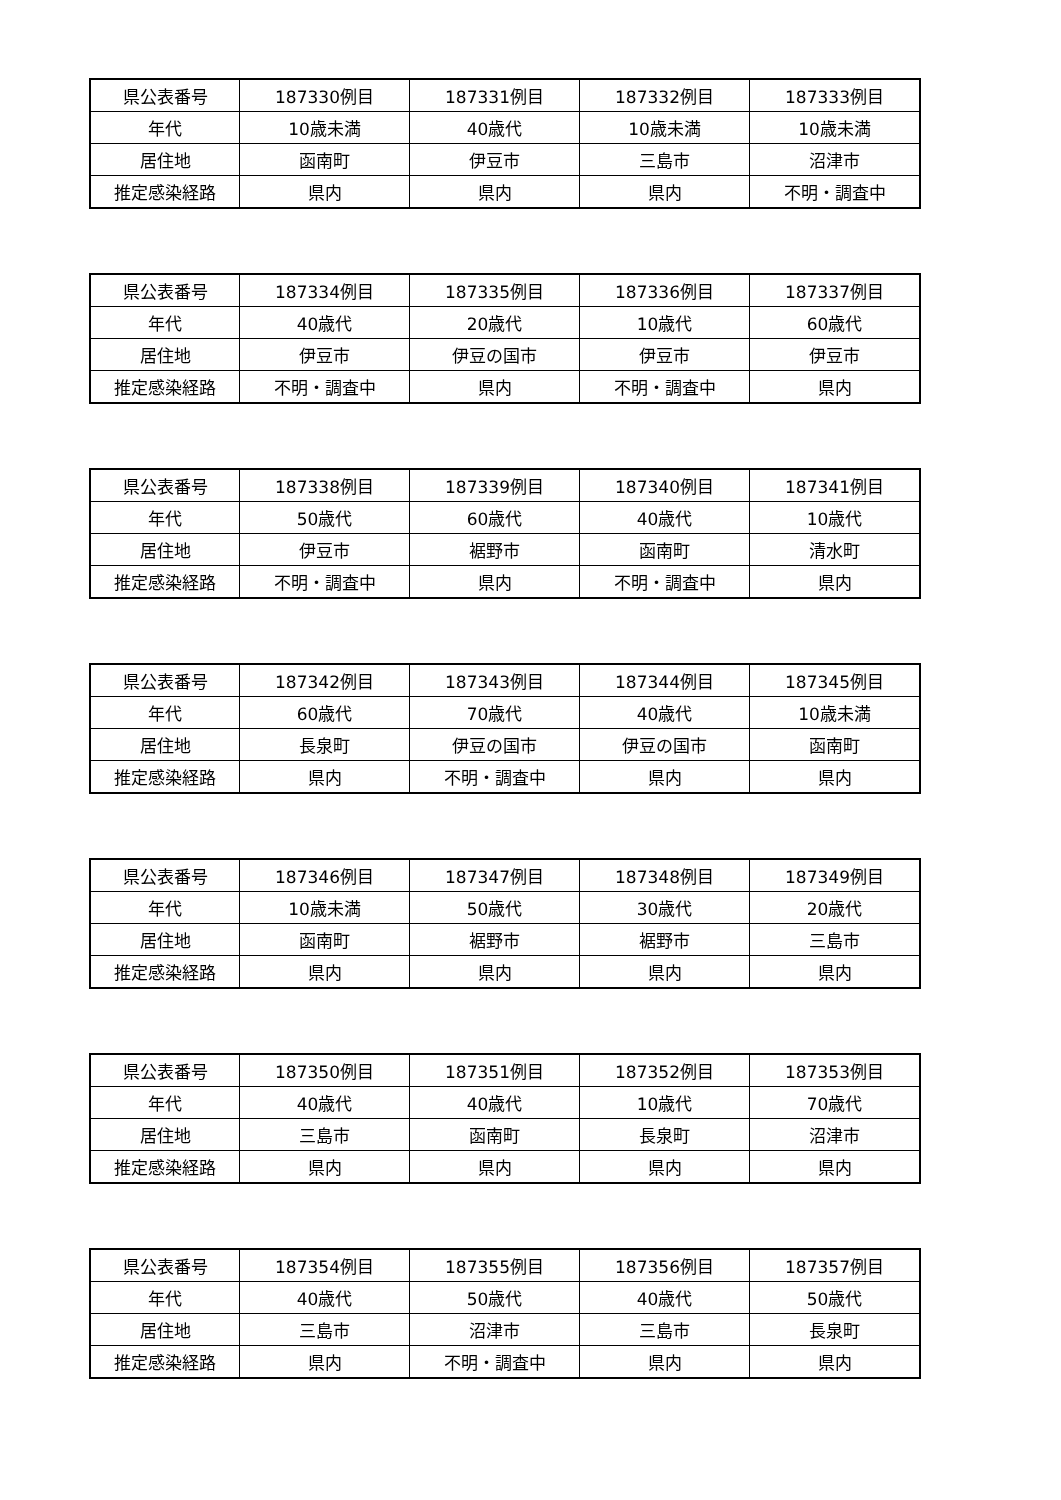| 県公表番号 | 187330例目 | 187331例目 | 187332例目 | 187333例目 |
| 年代 | 10歳未満 | 40歳代 | 10歳未満 | 10歳未満 |
| 居住地 | 函南町 | 伊豆市 | 三島市 | 沼津市 |
| 推定感染経路 | 県内 | 県内 | 県内 | 不明・調査中 |
| 県公表番号 | 187334例目 | 187335例目 | 187336例目 | 187337例目 |
| 年代 | 40歳代 | 20歳代 | 10歳代 | 60歳代 |
| 居住地 | 伊豆市 | 伊豆の国市 | 伊豆市 | 伊豆市 |
| 推定感染経路 | 不明・調査中 | 県内 | 不明・調査中 | 県内 |
| 県公表番号 | 187338例目 | 187339例目 | 187340例目 | 187341例目 |
| 年代 | 50歳代 | 60歳代 | 40歳代 | 10歳代 |
| 居住地 | 伊豆市 | 裾野市 | 函南町 | 清水町 |
| 推定感染経路 | 不明・調査中 | 県内 | 不明・調査中 | 県内 |
| 県公表番号 | 187342例目 | 187343例目 | 187344例目 | 187345例目 |
| 年代 | 60歳代 | 70歳代 | 40歳代 | 10歳未満 |
| 居住地 | 長泉町 | 伊豆の国市 | 伊豆の国市 | 函南町 |
| 推定感染経路 | 県内 | 不明・調査中 | 県内 | 県内 |
| 県公表番号 | 187346例目 | 187347例目 | 187348例目 | 187349例目 |
| 年代 | 10歳未満 | 50歳代 | 30歳代 | 20歳代 |
| 居住地 | 函南町 | 裾野市 | 裾野市 | 三島市 |
| 推定感染経路 | 県内 | 県内 | 県内 | 県内 |
| 県公表番号 | 187350例目 | 187351例目 | 187352例目 | 187353例目 |
| 年代 | 40歳代 | 40歳代 | 10歳代 | 70歳代 |
| 居住地 | 三島市 | 函南町 | 長泉町 | 沼津市 |
| 推定感染経路 | 県内 | 県内 | 県内 | 県内 |
| 県公表番号 | 187354例目 | 187355例目 | 187356例目 | 187357例目 |
| 年代 | 40歳代 | 50歳代 | 40歳代 | 50歳代 |
| 居住地 | 三島市 | 沼津市 | 三島市 | 長泉町 |
| 推定感染経路 | 県内 | 不明・調査中 | 県内 | 県内 |